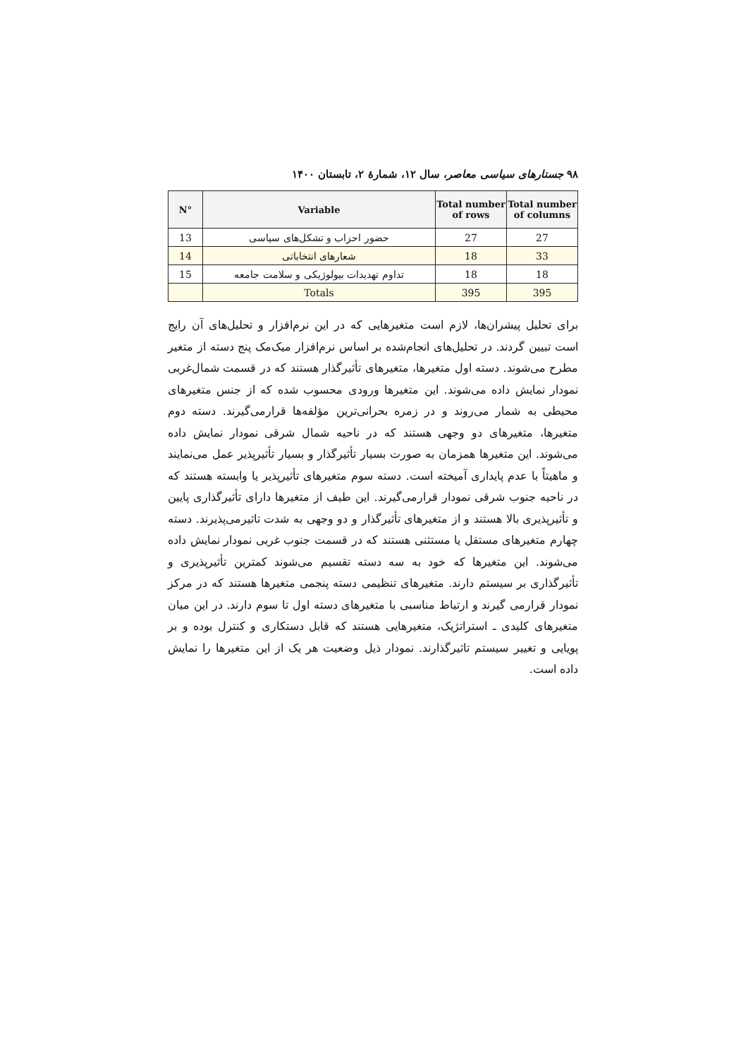۹۸ جستارهای سیاسی معاصر، سال ۱۲، شمارهٔ ۲، تابستان ۱۴۰۰
| N° | Variable | Total number of rows | Total number of columns |
| --- | --- | --- | --- |
| 13 | حضور احزاب و تشکل‌های سیاسی | 27 | 27 |
| 14 | شعارهای انتخاباتی | 18 | 33 |
| 15 | تداوم تهدیدات بیولوژیکی و سلامت جامعه | 18 | 18 |
| | Totals | 395 | 395 |
برای تحلیل پیشران‌ها، لازم است متغیرهایی که در این نرم‌افزار و تحلیل‌های آن رایج است تبیین گردند. در تحلیل‌های انجام‌شده بر اساس نرم‌افزار میک‌مک پنج دسته از متغیر مطرح می‌شوند. دسته اول متغیرها، متغیرهای تأثیرگذار هستند که در قسمت شمال‌غربی نمودار نمایش داده می‌شوند. این متغیرها ورودی محسوب شده که از جنس متغیرهای محیطی به شمار می‌روند و در زمره بحرانی‌ترین مؤلفه‌ها قرارمی‌گیرند. دسته دوم متغیرها، متغیرهای دو وجهی هستند که در ناحیه شمال شرقی نمودار نمایش داده می‌شوند. این متغیرها همزمان به صورت بسیار تأثیرگذار و بسیار تأثیرپذیر عمل می‌نمایند و ماهیتاً با عدم پایداری آمیخته است. دسته سوم متغیرهای تأثیرپذیر یا وابسته هستند که در ناحیه جنوب شرقی نمودار قرارمی‌گیرند. این طیف از متغیرها دارای تأثیرگذاری پایین و تأثیرپذیری بالا هستند و از متغیرهای تأثیرگذار و دو وجهی به شدت تاثیرمی‌پذیرند. دسته چهارم متغیرهای مستقل یا مستثنی هستند که در قسمت جنوب غربی نمودار نمایش داده می‌شوند. این متغیرها که خود به سه دسته تقسیم می‌شوند کمترین تأثیرپذیری و تأثیرگذاری بر سیستم دارند. متغیرهای تنظیمی دسته پنجمی متغیرها هستند که در مرکز نمودار قرارمی گیرند و ارتباط مناسبی با متغیرهای دسته اول تا سوم دارند. در این میان متغیرهای کلیدی ـ استراتژیک، متغیرهایی هستند که قابل دستکاری و کنترل بوده و بر پویایی و تغییر سیستم تاثیرگذارند. نمودار ذیل وضعیت هر یک از این متغیرها را نمایش داده است.